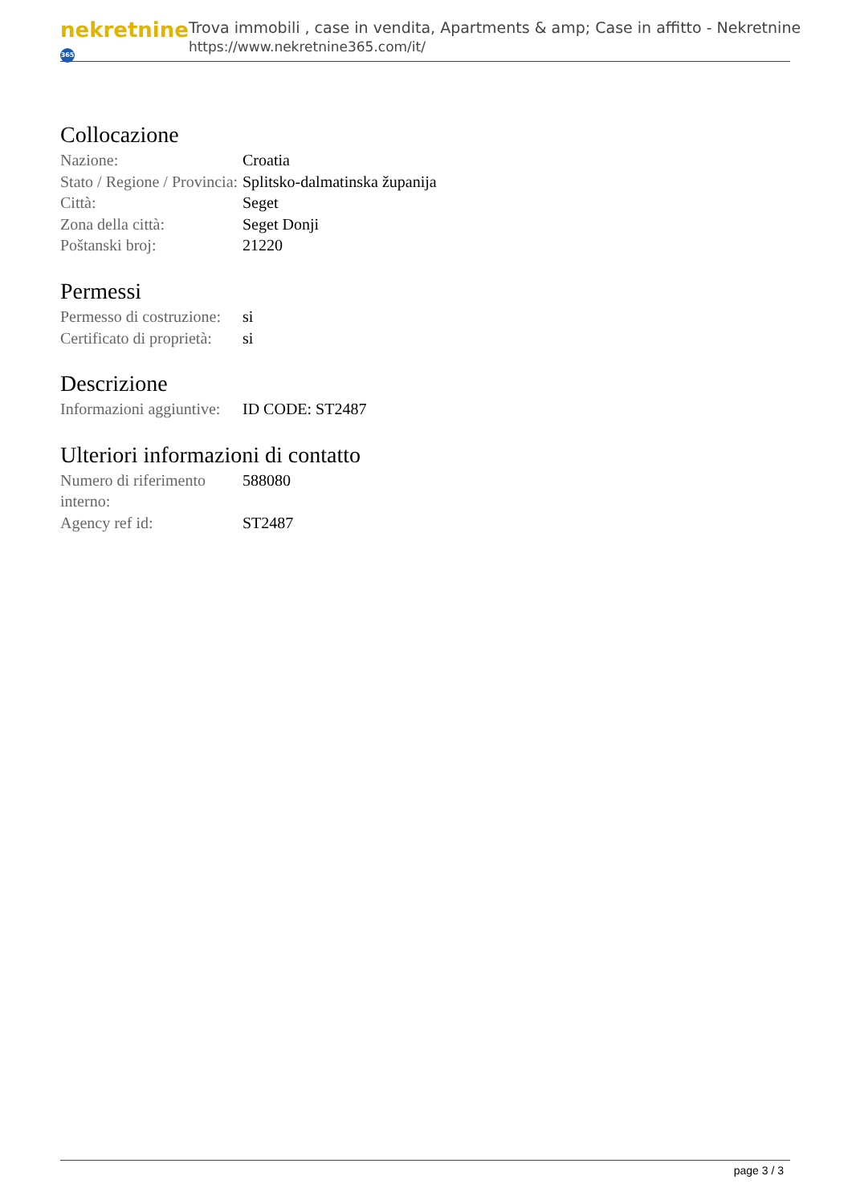nekretnine 365
Trova immobili , case in vendita, Apartments & amp; Case in affitto - Nekretnine
https://www.nekretnine365.com/it/
Collocazione
| Nazione: | Croatia |
| Stato / Regione / Provincia: | Splitsko-dalmatinska županija |
| Città: | Seget |
| Zona della città: | Seget Donji |
| Poštanski broj: | 21220 |
Permessi
| Permesso di costruzione: | si |
| Certificato di proprietà: | si |
Descrizione
| Informazioni aggiuntive: | ID CODE: ST2487 |
Ulteriori informazioni di contatto
| Numero di riferimento interno: | 588080 |
| Agency ref id: | ST2487 |
page 3 / 3